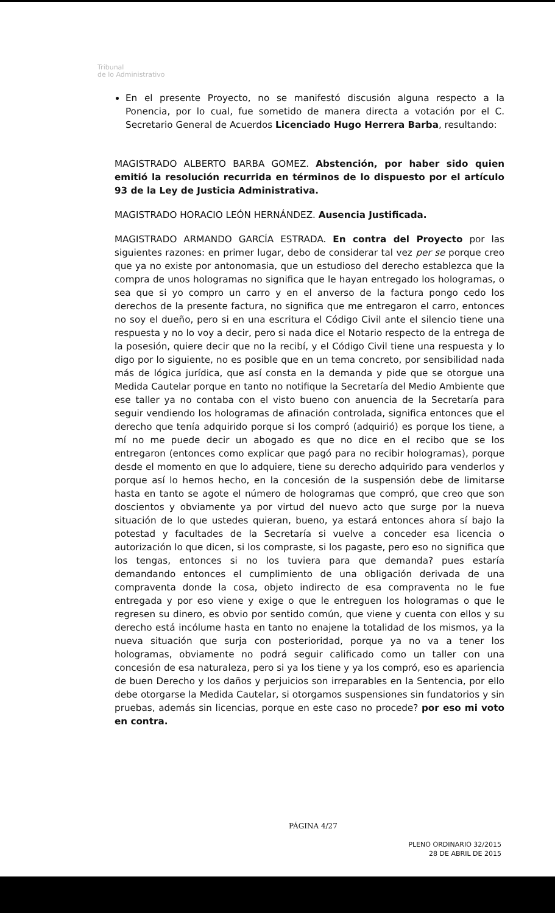Tribunal
de lo Administrativo
En el presente Proyecto, no se manifestó discusión alguna respecto a la Ponencia, por lo cual, fue sometido de manera directa a votación por el C. Secretario General de Acuerdos Licenciado Hugo Herrera Barba, resultando:
MAGISTRADO ALBERTO BARBA GOMEZ. Abstención, por haber sido quien emitió la resolución recurrida en términos de lo dispuesto por el artículo 93 de la Ley de Justicia Administrativa.
MAGISTRADO HORACIO LEÓN HERNÁNDEZ. Ausencia Justificada.
MAGISTRADO ARMANDO GARCÍA ESTRADA. En contra del Proyecto por las siguientes razones: en primer lugar, debo de considerar tal vez per se porque creo que ya no existe por antonomasia, que un estudioso del derecho establezca que la compra de unos hologramas no significa que le hayan entregado los hologramas, o sea que si yo compro un carro y en el anverso de la factura pongo cedo los derechos de la presente factura, no significa que me entregaron el carro, entonces no soy el dueño, pero si en una escritura el Código Civil ante el silencio tiene una respuesta y no lo voy a decir, pero si nada dice el Notario respecto de la entrega de la posesión, quiere decir que no la recibí, y el Código Civil tiene una respuesta y lo digo por lo siguiente, no es posible que en un tema concreto, por sensibilidad nada más de lógica jurídica, que así consta en la demanda y pide que se otorgue una Medida Cautelar porque en tanto no notifique la Secretaría del Medio Ambiente que ese taller ya no contaba con el visto bueno con anuencia de la Secretaría para seguir vendiendo los hologramas de afinación controlada, significa entonces que el derecho que tenía adquirido porque si los compró (adquirió) es porque los tiene, a mí no me puede decir un abogado es que no dice en el recibo que se los entregaron (entonces como explicar que pagó para no recibir hologramas), porque desde el momento en que lo adquiere, tiene su derecho adquirido para venderlos y porque así lo hemos hecho, en la concesión de la suspensión debe de limitarse hasta en tanto se agote el número de hologramas que compró, que creo que son doscientos y obviamente ya por virtud del nuevo acto que surge por la nueva situación de lo que ustedes quieran, bueno, ya estará entonces ahora sí bajo la potestad y facultades de la Secretaría si vuelve a conceder esa licencia o autorización lo que dicen, si los compraste, si los pagaste, pero eso no significa que los tengas, entonces si no los tuviera para que demanda? pues estaría demandando entonces el cumplimiento de una obligación derivada de una compraventa donde la cosa, objeto indirecto de esa compraventa no le fue entregada y por eso viene y exige o que le entreguen los hologramas o que le regresen su dinero, es obvio por sentido común, que viene y cuenta con ellos y su derecho está incólume hasta en tanto no enajene la totalidad de los mismos, ya la nueva situación que surja con posterioridad, porque ya no va a tener los hologramas, obviamente no podrá seguir calificado como un taller con una concesión de esa naturaleza, pero si ya los tiene y ya los compró, eso es apariencia de buen Derecho y los daños y perjuicios son irreparables en la Sentencia, por ello debe otorgarse la Medida Cautelar, si otorgamos suspensiones sin fundatorios y sin pruebas, además sin licencias, porque en este caso no procede? por eso mi voto en contra.
PÁGINA 4/27
PLENO ORDINARIO 32/2015
28 DE ABRIL DE 2015